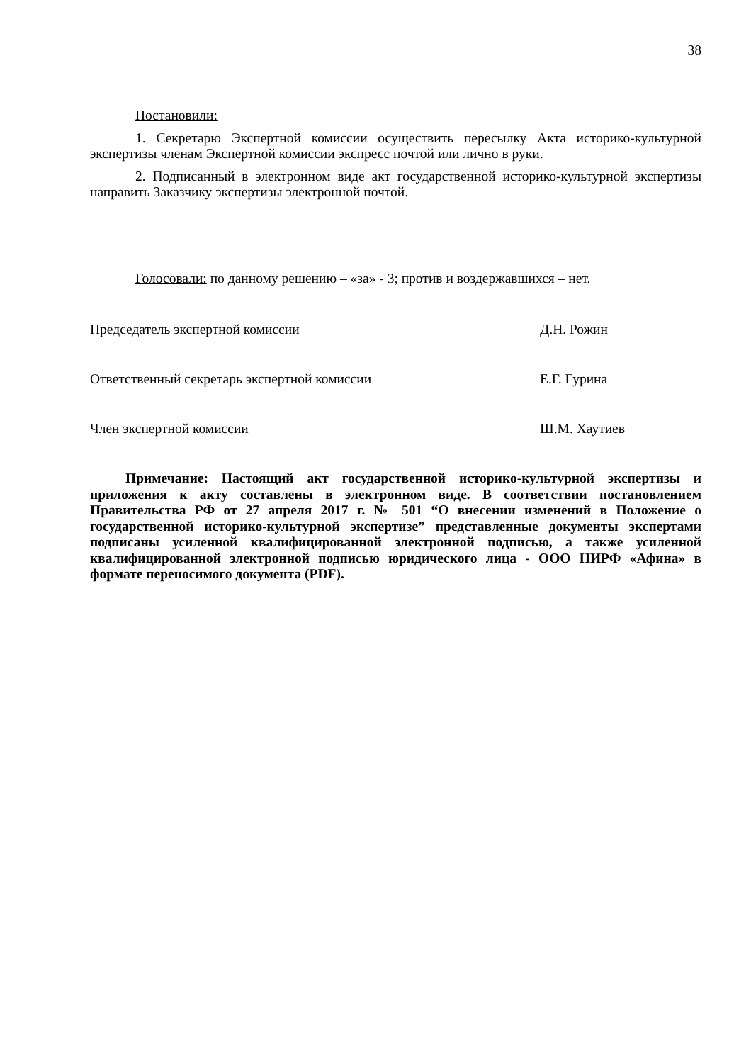38
Постановили:
1. Секретарю Экспертной комиссии осуществить пересылку Акта историко-культурной экспертизы членам Экспертной комиссии экспресс почтой или лично в руки.
2. Подписанный в электронном виде акт государственной историко-культурной экспертизы направить Заказчику экспертизы электронной почтой.
Голосовали: по данному решению – «за» - 3; против и воздержавшихся – нет.
Председатель экспертной комиссии Д.Н. Рожин
Ответственный секретарь экспертной комиссии Е.Г. Гурина
Член экспертной комиссии Ш.М. Хаутиев
Примечание: Настоящий акт государственной историко-культурной экспертизы и приложения к акту составлены в электронном виде. В соответствии постановлением Правительства РФ от 27 апреля 2017 г. № 501 “О внесении изменений в Положение о государственной историко-культурной экспертизе” представленные документы экспертами подписаны усиленной квалифицированной электронной подписью, а также усиленной квалифицированной электронной подписью юридического лица - ООО НИРФ «Афина» в формате переносимого документа (PDF).